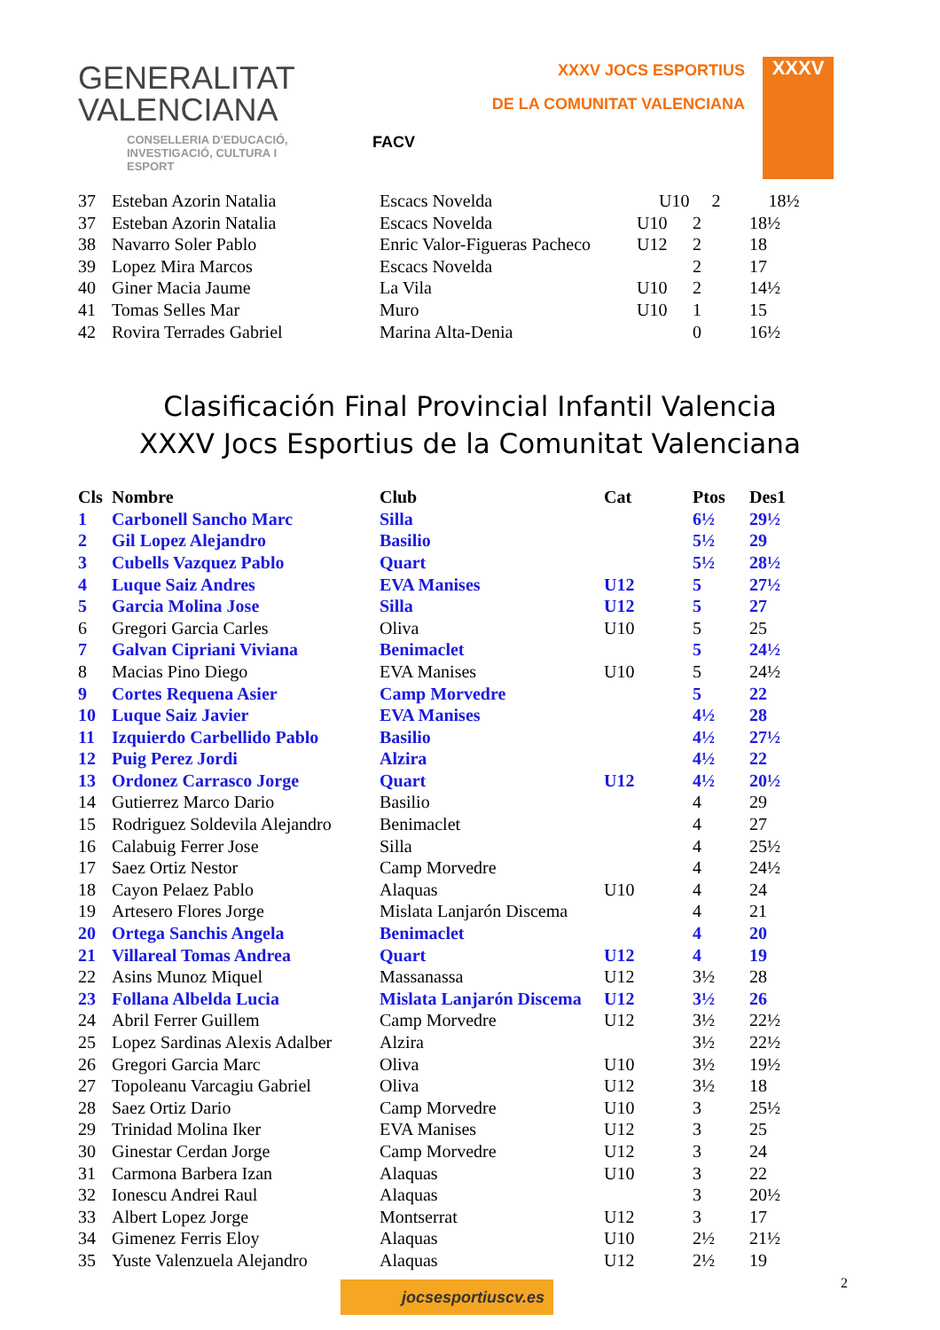GENERALITAT
VALENCIANA
CONSELLERIA D'EDUCACIÓ,
INVESTIGACIÓ, CULTURA I ESPORT
FACV
XXXV JOCS ESPORTIUS
DE LA COMUNITAT VALENCIANA
XXXV
| 37 | Esteban Azorin Natalia | Escacs Novelda | | U10 | 2 | 18½ |
| 37 | Esteban Azorin Natalia | Escacs Novelda | U10 | 2 | 18½ |
| 38 | Navarro Soler Pablo | Enric Valor-Figueras Pacheco | U12 | 2 | 18 |
| 39 | Lopez Mira Marcos | Escacs Novelda | | 2 | 17 |
| 40 | Giner Macia Jaume | La Vila | U10 | 2 | 14½ |
| 41 | Tomas Selles Mar | Muro | U10 | 1 | 15 |
| 42 | Rovira Terrades Gabriel | Marina Alta-Denia | | 0 | 16½ |
Clasificación Final Provincial Infantil Valencia
XXXV Jocs Esportius de la Comunitat Valenciana
| Cls | Nombre | Club | Cat | Ptos | Des1 |
| --- | --- | --- | --- | --- | --- |
| 1 | Carbonell Sancho Marc | Silla | | 6½ | 29½ |
| 2 | Gil Lopez Alejandro | Basilio | | 5½ | 29 |
| 3 | Cubells Vazquez Pablo | Quart | | 5½ | 28½ |
| 4 | Luque Saiz Andres | EVA Manises | U12 | 5 | 27½ |
| 5 | Garcia Molina Jose | Silla | U12 | 5 | 27 |
| 6 | Gregori Garcia Carles | Oliva | U10 | 5 | 25 |
| 7 | Galvan Cipriani Viviana | Benimaclet | | 5 | 24½ |
| 8 | Macias Pino Diego | EVA Manises | U10 | 5 | 24½ |
| 9 | Cortes Requena Asier | Camp Morvedre | | 5 | 22 |
| 10 | Luque Saiz Javier | EVA Manises | | 4½ | 28 |
| 11 | Izquierdo Carbellido Pablo | Basilio | | 4½ | 27½ |
| 12 | Puig Perez Jordi | Alzira | | 4½ | 22 |
| 13 | Ordonez Carrasco Jorge | Quart | U12 | 4½ | 20½ |
| 14 | Gutierrez Marco Dario | Basilio | | 4 | 29 |
| 15 | Rodriguez Soldevila Alejandro | Benimaclet | | 4 | 27 |
| 16 | Calabuig Ferrer Jose | Silla | | 4 | 25½ |
| 17 | Saez Ortiz Nestor | Camp Morvedre | | 4 | 24½ |
| 18 | Cayon Pelaez Pablo | Alaquas | U10 | 4 | 24 |
| 19 | Artesero Flores Jorge | Mislata Lanjarón Discema | | 4 | 21 |
| 20 | Ortega Sanchis Angela | Benimaclet | | 4 | 20 |
| 21 | Villareal Tomas Andrea | Quart | U12 | 4 | 19 |
| 22 | Asins Munoz Miquel | Massanassa | U12 | 3½ | 28 |
| 23 | Follana Albelda Lucia | Mislata Lanjarón Discema | U12 | 3½ | 26 |
| 24 | Abril Ferrer Guillem | Camp Morvedre | U12 | 3½ | 22½ |
| 25 | Lopez Sardinas Alexis Adalber | Alzira | | 3½ | 22½ |
| 26 | Gregori Garcia Marc | Oliva | U10 | 3½ | 19½ |
| 27 | Topoleanu Varcagiu Gabriel | Oliva | U12 | 3½ | 18 |
| 28 | Saez Ortiz Dario | Camp Morvedre | U10 | 3 | 25½ |
| 29 | Trinidad Molina Iker | EVA Manises | U12 | 3 | 25 |
| 30 | Ginestar Cerdan Jorge | Camp Morvedre | U12 | 3 | 24 |
| 31 | Carmona Barbera Izan | Alaquas | U10 | 3 | 22 |
| 32 | Ionescu Andrei Raul | Alaquas | | 3 | 20½ |
| 33 | Albert Lopez Jorge | Montserrat | U12 | 3 | 17 |
| 34 | Gimenez Ferris Eloy | Alaquas | U10 | 2½ | 21½ |
| 35 | Yuste Valenzuela Alejandro | Alaquas | U12 | 2½ | 19 |
jocsesportiuscv.es
2